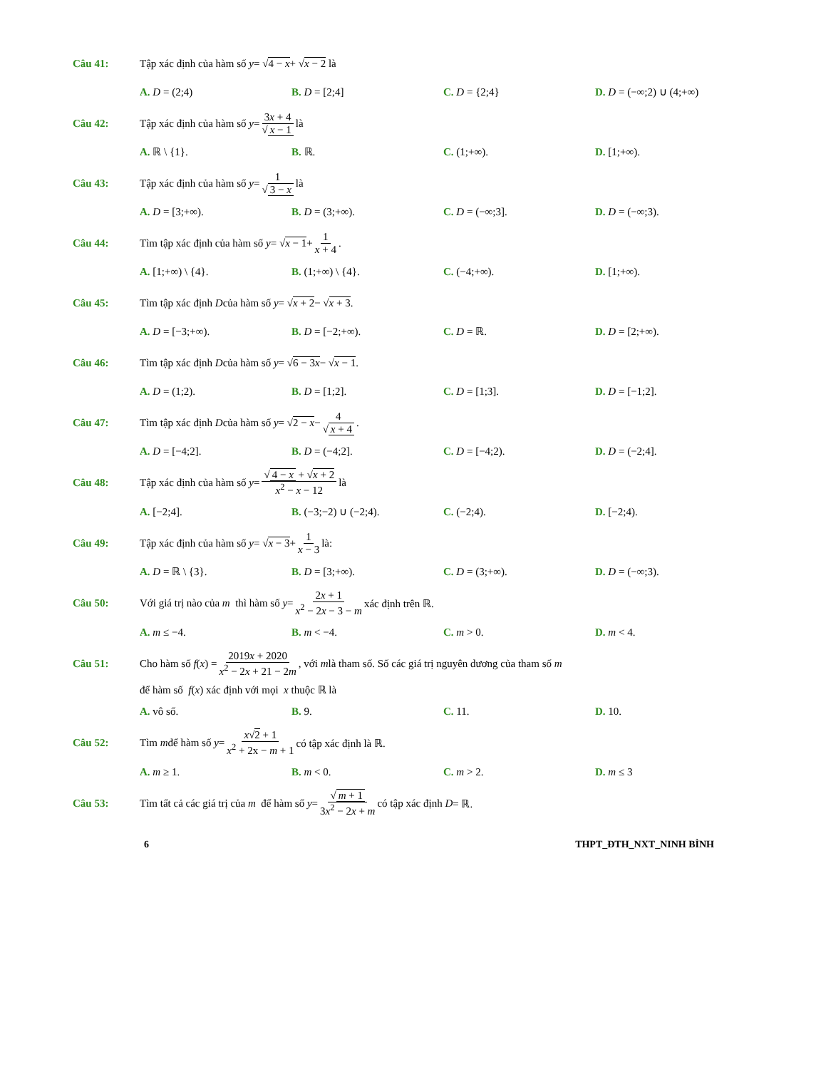Câu 41: Tập xác định của hàm số y = √ 4 − x + √ x − 2 là
A. D = (2;4) B. D = [2;4] C. D = {2;4} D. D = (−∞;2) ∪ (4;+∞)
Câu 42: Tập xác định của hàm số y = 3x + 4 √ x − 1 là
A. ℝ \ {1}. B. ℝ. C. (1;+∞). D. [1;+∞).
Câu 43: Tập xác định của hàm số y = 1 √ 3 − x là
A. D = [3;+∞). B. D = (3;+∞). C. D = (−∞;3]. D. D = (−∞;3).
Câu 44: Tìm tập xác định của hàm số y = √ x − 1 + 1 x + 4.
A. [1;+∞) \ {4}. B. (1;+∞) \ {4}. C. (−4;+∞). D. [1;+∞).
Câu 45: Tìm tập xác định D của hàm số y = √ x + 2 − √ x + 3.
A. D = [−3;+∞). B. D = [−2;+∞). C. D = ℝ. D. D = [2;+∞).
Câu 46: Tìm tập xác định D của hàm số y = √ 6 − 3x − √ x − 1.
A. D = (1;2). B. D = [1;2]. C. D = [1;3]. D. D = [−1;2].
Câu 47: Tìm tập xác định D của hàm số y = √ 2 − x − 4 √ x + 4.
A. D = [−4;2]. B. D = (−4;2]. C. D = [−4;2). D. D = (−2;4].
Câu 48: Tập xác định của hàm số y = √ 4 − x + √x + 2 x<sup>2</sup> − x − 12 là
A. [−2;4]. B. (−3;−2) ∪ (−2;4). C. (−2;4). D. [−2;4).
Câu 49: Tập xác định của hàm số y = √ x − 3 + 1 x − 3 là:
A. D = ℝ \ {3}. B. D = [3;+∞). C. D = (3;+∞). D. D = (−∞;3).
Câu 50: Với giá trị nào của m thì hàm số y = 2x + 1 x<sup>2</sup> − 2x − 3 − m xác định trên ℝ.
A. m ≤ −4. B. m < −4. C. m > 0. D. m < 4.
Câu 51: Cho hàm số f (x) = 2019x + 2020 x<sup>2</sup> − 2x + 21 − 2m, với m là tham số. Số các giá trị nguyên dương của tham số m
để hàm số f(x) xác định với mọi x thuộc ℝ là
A. vô số. B. 9. C. 11. D. 10.
Câu 52: Tìm m để hàm số y = x√2 + 1 x<sup>2</sup> + 2x − m + 1 có tập xác định là ℝ.
A. m ≥ 1. B. m < 0. C. m > 2. D. m ≤ 3
Câu 53: Tìm tất cả các giá trị của m để hàm số y = √ m + 1 3x<sup>2</sup> − 2x + m có tập xác định D = ℝ.
6 THPT_ĐTH_NXT_NINH BÌNH